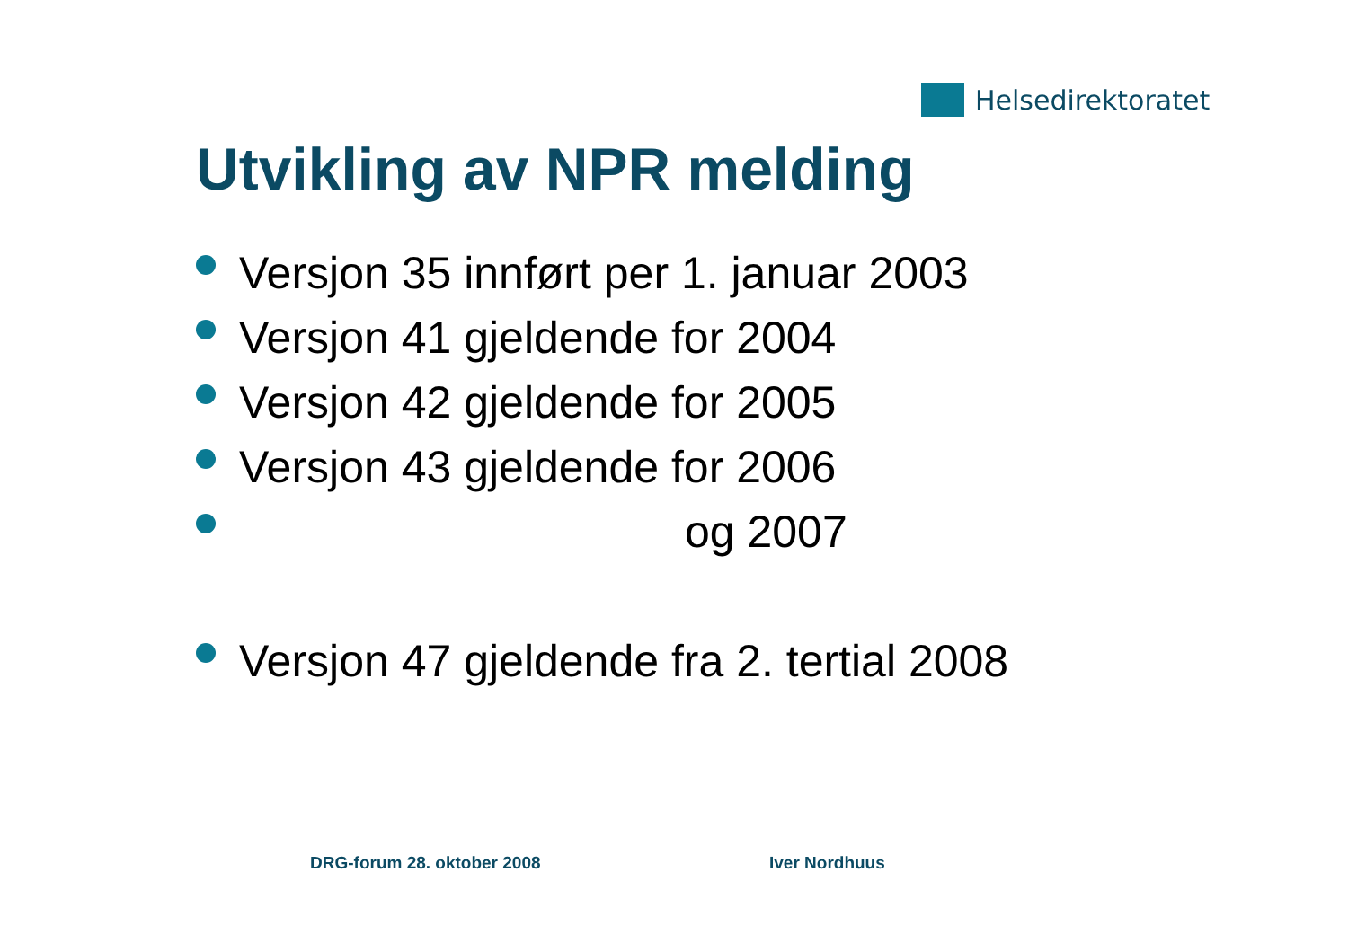Helsedirektoratet
Utvikling av NPR melding
Versjon 35 innført per 1. januar 2003
Versjon 41 gjeldende for 2004
Versjon 42 gjeldende for 2005
Versjon 43 gjeldende for 2006
og 2007
Versjon 47 gjeldende fra 2. tertial 2008
DRG-forum 28. oktober 2008 Iver Nordhuus